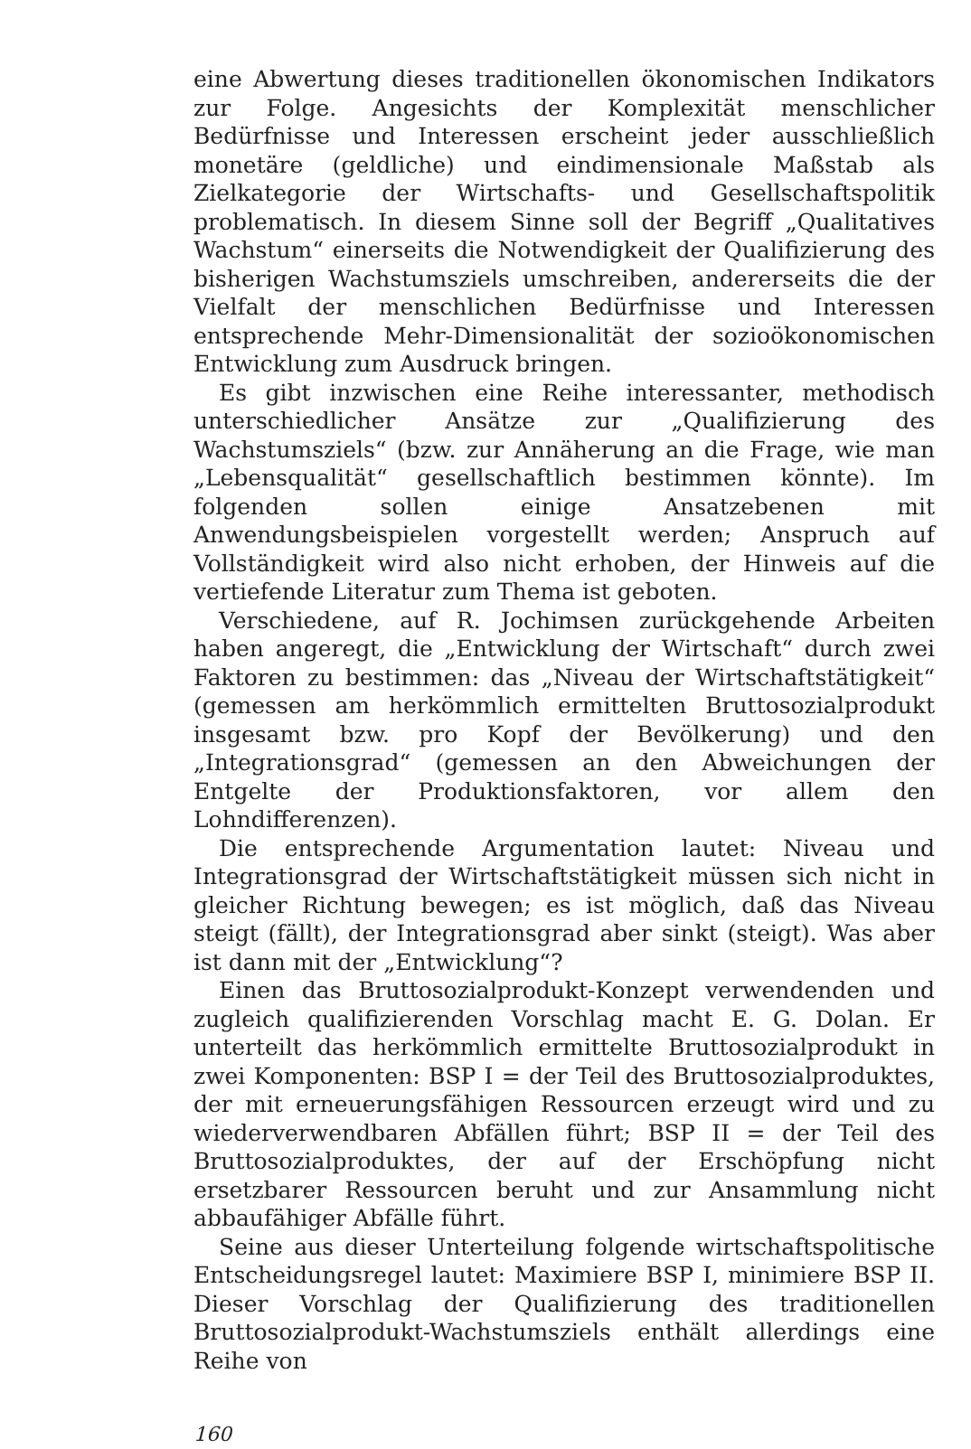eine Abwertung dieses traditionellen ökonomischen Indikators zur Folge. Angesichts der Komplexität menschlicher Bedürfnisse und Interessen erscheint jeder ausschließlich monetäre (geldliche) und eindimensionale Maßstab als Zielkategorie der Wirtschafts- und Gesellschaftspolitik problematisch. In diesem Sinne soll der Begriff „Qualitatives Wachstum“ einerseits die Notwendigkeit der Qualifizierung des bisherigen Wachstumsziels umschreiben, andererseits die der Vielfalt der menschlichen Bedürfnisse und Interessen entsprechende Mehr-Dimensionalität der sozioökonomischen Entwicklung zum Ausdruck bringen.
Es gibt inzwischen eine Reihe interessanter, methodisch unterschiedlicher Ansätze zur „Qualifizierung des Wachstumsziels“ (bzw. zur Annäherung an die Frage, wie man „Lebensqualität“ gesellschaftlich bestimmen könnte). Im folgenden sollen einige Ansatzebenen mit Anwendungsbeispielen vorgestellt werden; Anspruch auf Vollständigkeit wird also nicht erhoben, der Hinweis auf die vertiefende Literatur zum Thema ist geboten.
Verschiedene, auf R. Jochimsen zurückgehende Arbeiten haben angeregt, die „Entwicklung der Wirtschaft“ durch zwei Faktoren zu bestimmen: das „Niveau der Wirtschaftstätigkeit“ (gemessen am herkömmlich ermittelten Bruttosozialprodukt insgesamt bzw. pro Kopf der Bevölkerung) und den „Integrationsgrad“ (gemessen an den Abweichungen der Entgelte der Produktionsfaktoren, vor allem den Lohndifferenzen).
Die entsprechende Argumentation lautet: Niveau und Integrationsgrad der Wirtschaftstätigkeit müssen sich nicht in gleicher Richtung bewegen; es ist möglich, daß das Niveau steigt (fällt), der Integrationsgrad aber sinkt (steigt). Was aber ist dann mit der „Entwicklung“?
Einen das Bruttosozialprodukt-Konzept verwendenden und zugleich qualifizierenden Vorschlag macht E. G. Dolan. Er unterteilt das herkömmlich ermittelte Bruttosozialprodukt in zwei Komponenten: BSP I = der Teil des Bruttosozialproduktes, der mit erneuerungsfähigen Ressourcen erzeugt wird und zu wiederverwendbaren Abfällen führt; BSP II = der Teil des Bruttosozialproduktes, der auf der Erschöpfung nicht ersetzbarer Ressourcen beruht und zur Ansammlung nicht abbaufähiger Abfälle führt.
Seine aus dieser Unterteilung folgende wirtschaftspolitische Entscheidungsregel lautet: Maximiere BSP I, minimiere BSP II. Dieser Vorschlag der Qualifizierung des traditionellen Bruttosozialprodukt-Wachstumsziels enthält allerdings eine Reihe von
160